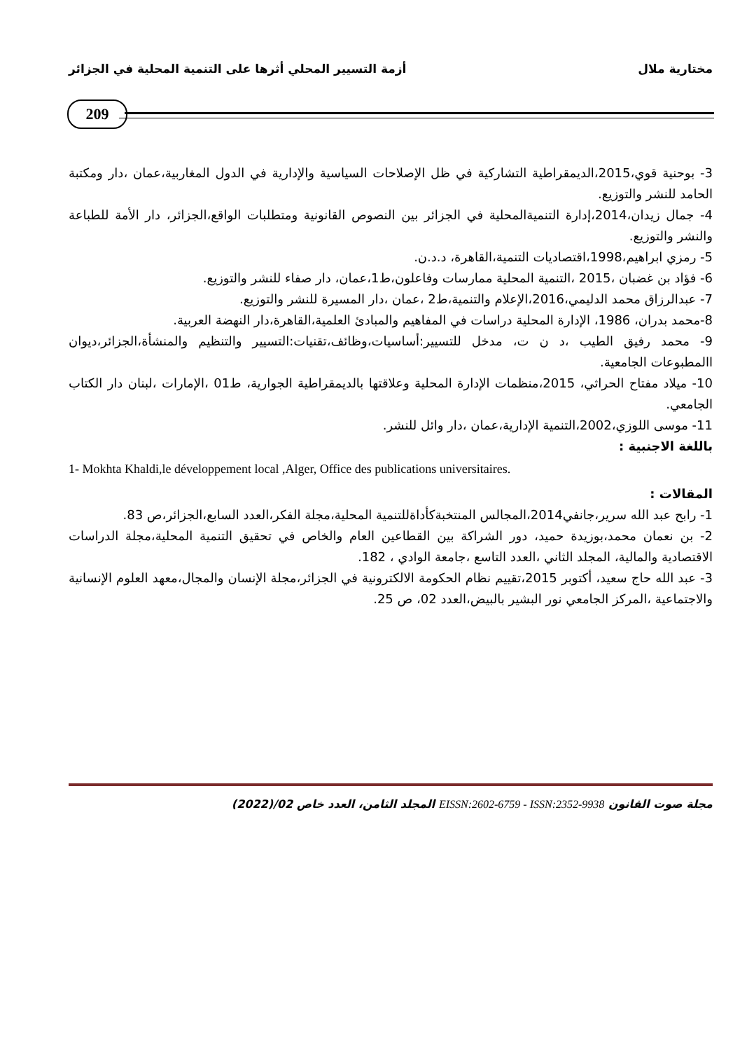مختارية ملال أزمة التسيير المحلي أثرها على التنمية المحلية في الجزائر
209
3- بوحنية قوي،2015،الديمقراطية التشاركية في ظل الإصلاحات السياسية والإدارية في الدول المغاربية،عمان ،دار ومكتبة الحامد للنشر والتوزيع.
4- جمال زيدان،2014،إدارة التنميةالمحلية في الجزائر بين النصوص القانونية ومتطلبات الواقع،الجزائر، دار الأمة للطباعة والنشر والتوزيع.
5- رمزي ابراهيم،1998،اقتصاديات التنمية،القاهرة، د.د.ن.
6- فؤاد بن غضبان ،2015 ،التنمية المحلية ممارسات وفاعلون،ط1،عمان، دار صفاء للنشر والتوزيع.
7- عبدالرزاق محمد الدليمي،2016،الإعلام والتنمية،ط2 ،عمان ،دار المسيرة للنشر والتوزيع.
8-محمد بدران، 1986، الإدارة المحلية دراسات في المفاهيم والمبادئ العلمية،القاهرة،دار النهضة العربية.
9- محمد رفيق الطيب ،د ن ت، مدخل للتسيير:أساسيات،وظائف،تقنيات:التسيير والتنظيم والمنشأة،الجزائر،ديوان االمطبوعات الجامعية.
10- ميلاد مفتاح الحراثي، 2015،منظمات الإدارة المحلية وعلاقتها بالديمقراطية الجوارية، ط01 ،الإمارات ،لبنان دار الكتاب الجامعي.
11- موسى اللوزي،2002،التنمية الإدارية،عمان ،دار وائل للنشر.
باللغة الاجنبية :
1- Mokhta Khaldi,le développement local ,Alger, Office des publications universitaires.
المقالات :
1- رابح عبد الله سرير،جانفي2014،المجالس المنتخبةكأداةللتنمية المحلية،مجلة الفكر،العدد السابع،الجزائر،ص 83.
2- بن نعمان محمد،بوزيدة حميد، دور الشراكة بين القطاعين العام والخاص في تحقيق التنمية المحلية،مجلة الدراسات الاقتصادية والمالية، المجلد الثاني ،العدد التاسع ،جامعة الوادي ، 182.
3- عبد الله حاج سعيد، أكتوبر 2015،تقييم نظام الحكومة الالكترونية في الجزائر،مجلة الإنسان والمجال،معهد العلوم الإنسانية والاجتماعية ،المركز الجامعي نور البشير بالبيض،العدد 02، ص 25.
مجلة صوت القانون EISSN:2602-6759 - ISSN:2352-9938 المجلد الثامن، العدد خاص 02/(2022)